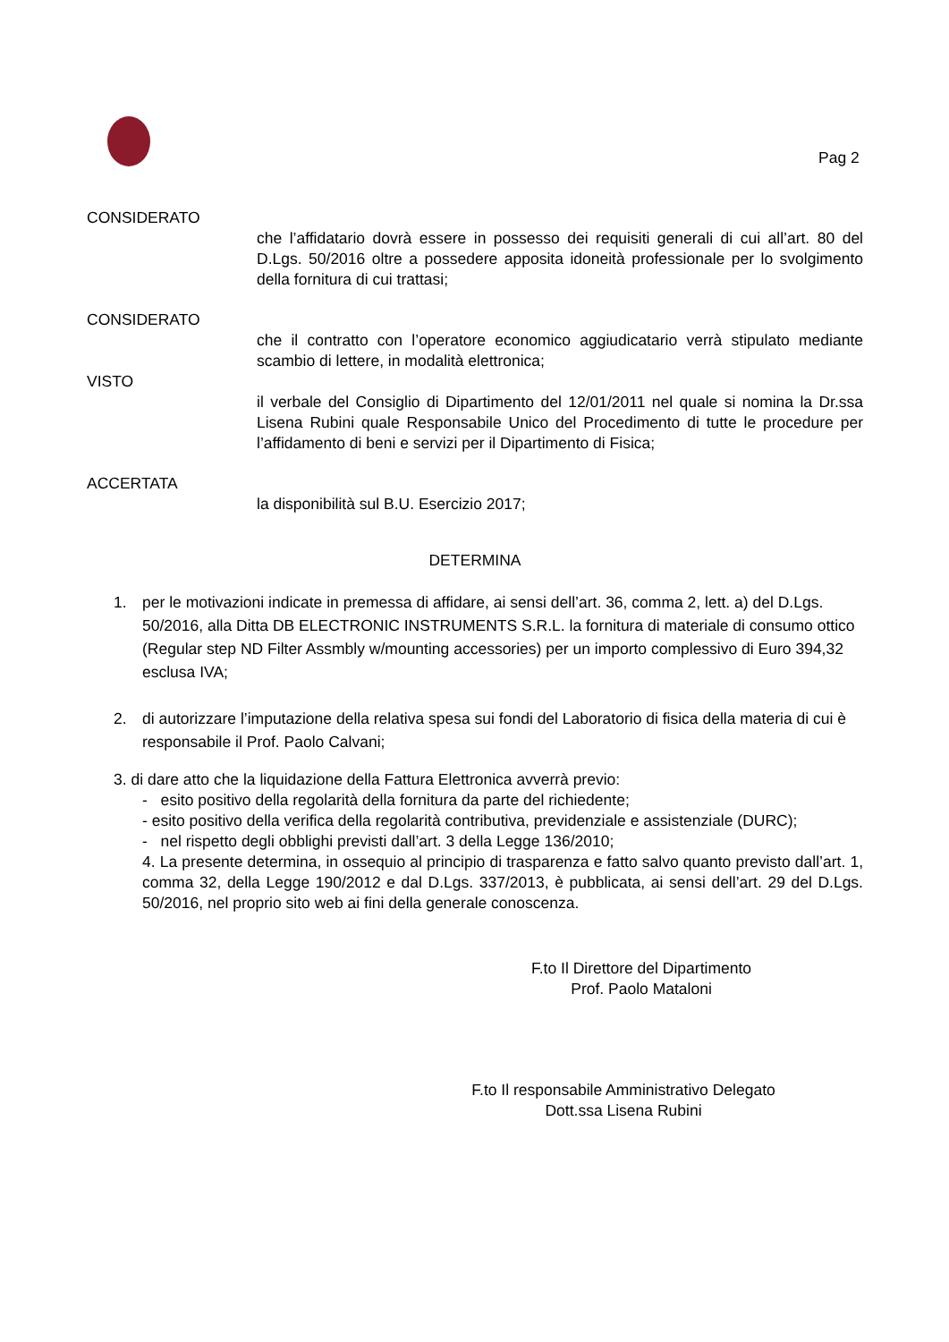Pag 2
CONSIDERATO
che l’affidatario dovrà essere in possesso dei requisiti generali di cui all’art. 80 del D.Lgs. 50/2016 oltre a possedere apposita idoneità professionale per lo svolgimento della fornitura di cui trattasi;
CONSIDERATO
che il contratto con l’operatore economico aggiudicatario verrà stipulato mediante scambio di lettere, in modalità elettronica;
VISTO
il verbale del Consiglio di Dipartimento del 12/01/2011 nel quale si nomina la Dr.ssa Lisena Rubini quale Responsabile Unico del Procedimento di tutte le procedure per l’affidamento di beni e servizi per il Dipartimento di Fisica;
ACCERTATA
la disponibilità sul B.U. Esercizio 2017;
DETERMINA
1. per le motivazioni indicate in premessa di affidare, ai sensi dell’art. 36, comma 2, lett. a) del D.Lgs. 50/2016, alla Ditta DB ELECTRONIC INSTRUMENTS S.R.L. la fornitura di materiale di consumo ottico (Regular step ND Filter Assmbly w/mounting accessories) per un importo complessivo di Euro 394,32 esclusa IVA;
2. di autorizzare l’imputazione della relativa spesa sui fondi del Laboratorio di fisica della materia di cui è responsabile il Prof. Paolo Calvani;
3. di dare atto che la liquidazione della Fattura Elettronica avverrà previo:
- esito positivo della regolarità della fornitura da parte del richiedente;
- esito positivo della verifica della regolarità contributiva, previdenziale e assistenziale (DURC);
- nel rispetto degli obblighi previsti dall’art. 3 della Legge 136/2010;
4. La presente determina, in ossequio al principio di trasparenza e fatto salvo quanto previsto dall’art. 1, comma 32, della Legge 190/2012 e dal D.Lgs. 337/2013, è pubblicata, ai sensi dell’art. 29 del D.Lgs. 50/2016, nel proprio sito web ai fini della generale conoscenza.
F.to Il Direttore del Dipartimento
Prof. Paolo Mataloni
F.to Il responsabile Amministrativo Delegato
Dott.ssa Lisena Rubini